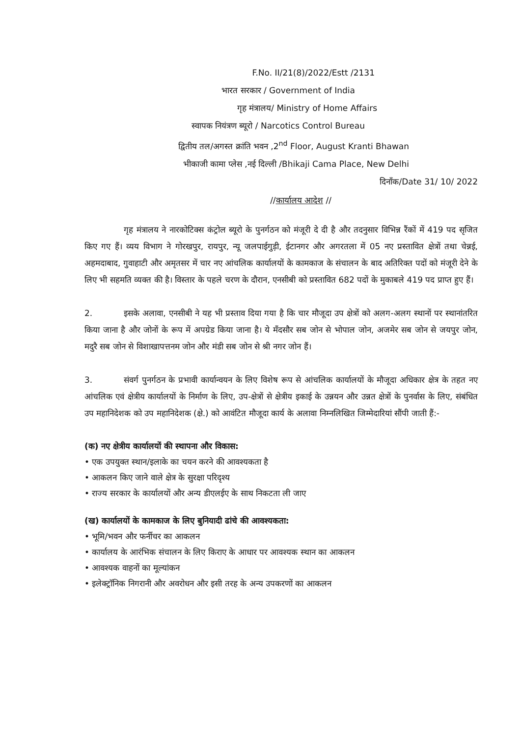F.No. II/21(8)/2022/Estt /2131
भारत सरकार / Government of India
गृह मंत्रालय/ Ministry of Home Affairs
स्वापक नियंत्रण ब्यूरो / Narcotics Control Bureau
द्वितीय तल/अगस्त क्रांति भवन ,2<sup>nd</sup> Floor, August Kranti Bhawan
भीकाजी कामा प्लेस ,नई दिल्ली /Bhikaji Cama Place, New Delhi
दिनाँक/Date 31/ 10/ 2022
//कार्यालय आदेश //
गृह मंत्रालय ने नारकोटिक्स कंट्रोल ब्यूरो के पुनर्गठन को मंजूरी दे दी है और तदनुसार विभिन्न रैंकों में 419 पद सृजित किए गए हैं। व्यय विभाग ने गोरखपुर, रायपुर, न्यू जलपाईगुड़ी, ईटानगर और अगरतला में 05 नए प्रस्तावित क्षेत्रों तथा चेन्नई, अहमदाबाद, गुवाहाटी और अमृतसर में चार नए आंचलिक कार्यालयों के कामकाज के संचालन के बाद अतिरिक्त पदों को मंजूरी देने के लिए भी सहमति व्यक्त की है। विस्तार के पहले चरण के दौरान, एनसीबी को प्रस्तावित 682 पदों के मुकाबले 419 पद प्राप्त हुए हैं।
2. इसके अलावा, एनसीबी ने यह भी प्रस्ताव दिया गया है कि चार मौजूदा उप क्षेत्रों को अलग-अलग स्थानों पर स्थानांतरित किया जाना है और जोनों के रूप में अपग्रेड किया जाना है। ये मँदसौर सब जोन से भोपाल जोन, अजमेर सब जोन से जयपुर जोन, मदुरै सब जोन से विशाखापत्तनम जोन और मंडी सब जोन से श्री नगर जोन हैं।
3. संवर्ग पुनर्गठन के प्रभावी कार्यान्वयन के लिए विशेष रूप से आंचलिक कार्यालयों के मौजूदा अधिकार क्षेत्र के तहत नए आंचलिक एवं क्षेत्रीय कार्यालयों के निर्माण के लिए, उप-क्षेत्रों से क्षेत्रीय इकाई के उन्नयन और उन्नत क्षेत्रों के पुनर्वास के लिए, संबंधित उप महानिदेशक को उप महानिदेशक (क्षे.) को आवंटित मौजूदा कार्य के अलावा निम्नलिखित जिम्मेदारियां सौंपी जाती हैं:-
(क) नए क्षेत्रीय कार्यालयों की स्थापना और विकास:
• एक उपयुक्त स्थान/इलाके का चयन करने की आवश्यकता है
• आकलन किए जाने वाले क्षेत्र के सुरक्षा परिदृश्य
• राज्य सरकार के कार्यालयों और अन्य डीएलईए के साथ निकटता ली जाए
(ख) कार्यालयों के कामकाज के लिए बुनियादी ढांचे की आवश्यकता:
• भूमि/भवन और फर्नीचर का आकलन
• कार्यालय के आरंभिक संचालन के लिए किराए के आधार पर आवश्यक स्थान का आकलन
• आवश्यक वाहनों का मूल्यांकन
• इलेक्ट्रॉनिक निगरानी और अवरोधन और इसी तरह के अन्य उपकरणों का आकलन